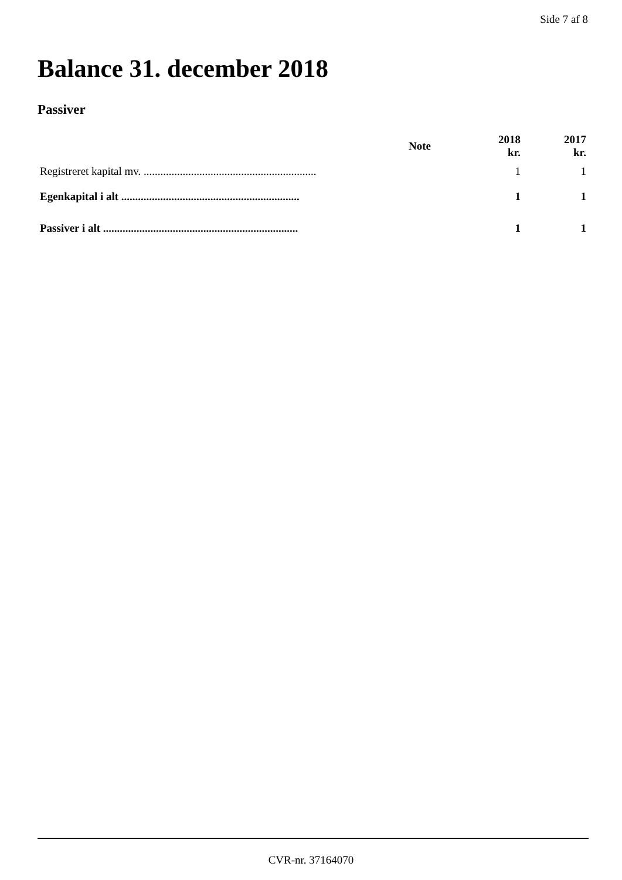Side 7 af 8
Balance 31. december 2018
Passiver
| | Note | 2018 kr. | 2017 kr. |
| --- | --- | --- | --- |
| Registreret kapital mv. .............................................................. | | 1 | 1 |
| Egenkapital i alt ................................................................ | | 1 | 1 |
| Passiver i alt ...................................................................... | | 1 | 1 |
CVR-nr. 37164070